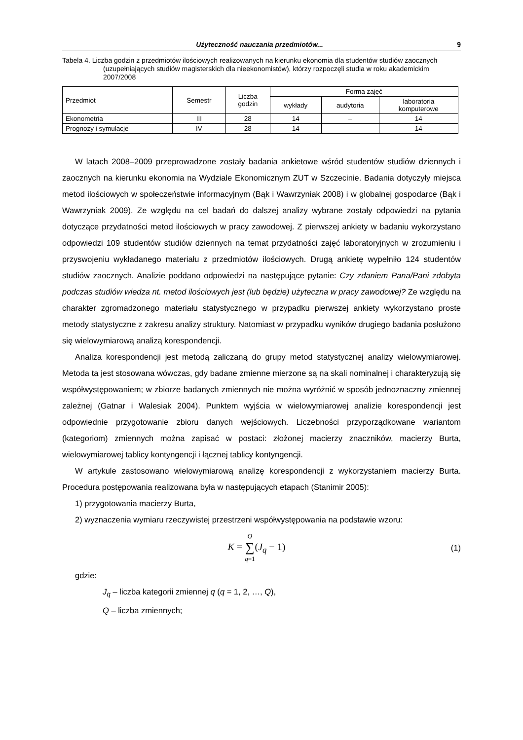Użyteczność nauczania przedmiotów... 9
Tabela 4. Liczba godzin z przedmiotów ilościowych realizowanych na kierunku ekonomia dla studentów studiów zaocznych (uzupełniających studiów magisterskich dla nieekonomistów), którzy rozpoczęli studia w roku akademickim 2007/2008
| Przedmiot | Semestr | Liczba godzin | Forma zajęć | | |
| --- | --- | --- | --- | --- | --- |
| | | | wykłady | audytoria | laboratoria komputerowe |
| Ekonometria | III | 28 | 14 | – | 14 |
| Prognozy i symulacje | IV | 28 | 14 | – | 14 |
W latach 2008–2009 przeprowadzone zostały badania ankietowe wśród studentów studiów dziennych i zaocznych na kierunku ekonomia na Wydziale Ekonomicznym ZUT w Szczecinie. Badania dotyczyły miejsca metod ilościowych w społeczeństwie informacyjnym (Bąk i Wawrzyniak 2008) i w globalnej gospodarce (Bąk i Wawrzyniak 2009). Ze względu na cel badań do dalszej analizy wybrane zostały odpowiedzi na pytania dotyczące przydatności metod ilościowych w pracy zawodowej. Z pierwszej ankiety w badaniu wykorzystano odpowiedzi 109 studentów studiów dziennych na temat przydatności zajęć laboratoryjnych w zrozumieniu i przyswojeniu wykładanego materiału z przedmiotów ilościowych. Drugą ankietę wypełniło 124 studentów studiów zaocznych. Analizie poddano odpowiedzi na następujące pytanie: Czy zdaniem Pana/Pani zdobyta podczas studiów wiedza nt. metod ilościowych jest (lub będzie) użyteczna w pracy zawodowej? Ze względu na charakter zgromadzonego materiału statystycznego w przypadku pierwszej ankiety wykorzystano proste metody statystyczne z zakresu analizy struktury. Natomiast w przypadku wyników drugiego badania posłużono się wielowymiarową analizą korespondencji.
Analiza korespondencji jest metodą zaliczaną do grupy metod statystycznej analizy wielowymiarowej. Metoda ta jest stosowana wówczas, gdy badane zmienne mierzone są na skali nominalnej i charakteryzują się współwystępowaniem; w zbiorze badanych zmiennych nie można wyróżnić w sposób jednoznaczny zmiennej zależnej (Gatnar i Walesiak 2004). Punktem wyjścia w wielowymiarowej analizie korespondencji jest odpowiednie przygotowanie zbioru danych wejściowych. Liczebności przyporządkowane wariantom (kategoriom) zmiennych można zapisać w postaci: złożonej macierzy znaczników, macierzy Burta, wielowymiarowej tablicy kontyngencji i łącznej tablicy kontyngencji.
W artykule zastosowano wielowymiarową analizę korespondencji z wykorzystaniem macierzy Burta. Procedura postępowania realizowana była w następujących etapach (Stanimir 2005):
1) przygotowania macierzy Burta,
2) wyznaczenia wymiaru rzeczywistej przestrzeni współwystępowania na podstawie wzoru:
K = Q ∑ q=1(J<sub>q</sub> − 1) (1)
gdzie:
J<sub>q</sub> – liczba kategorii zmiennej q (q = 1, 2, …, Q),
Q – liczba zmiennych;